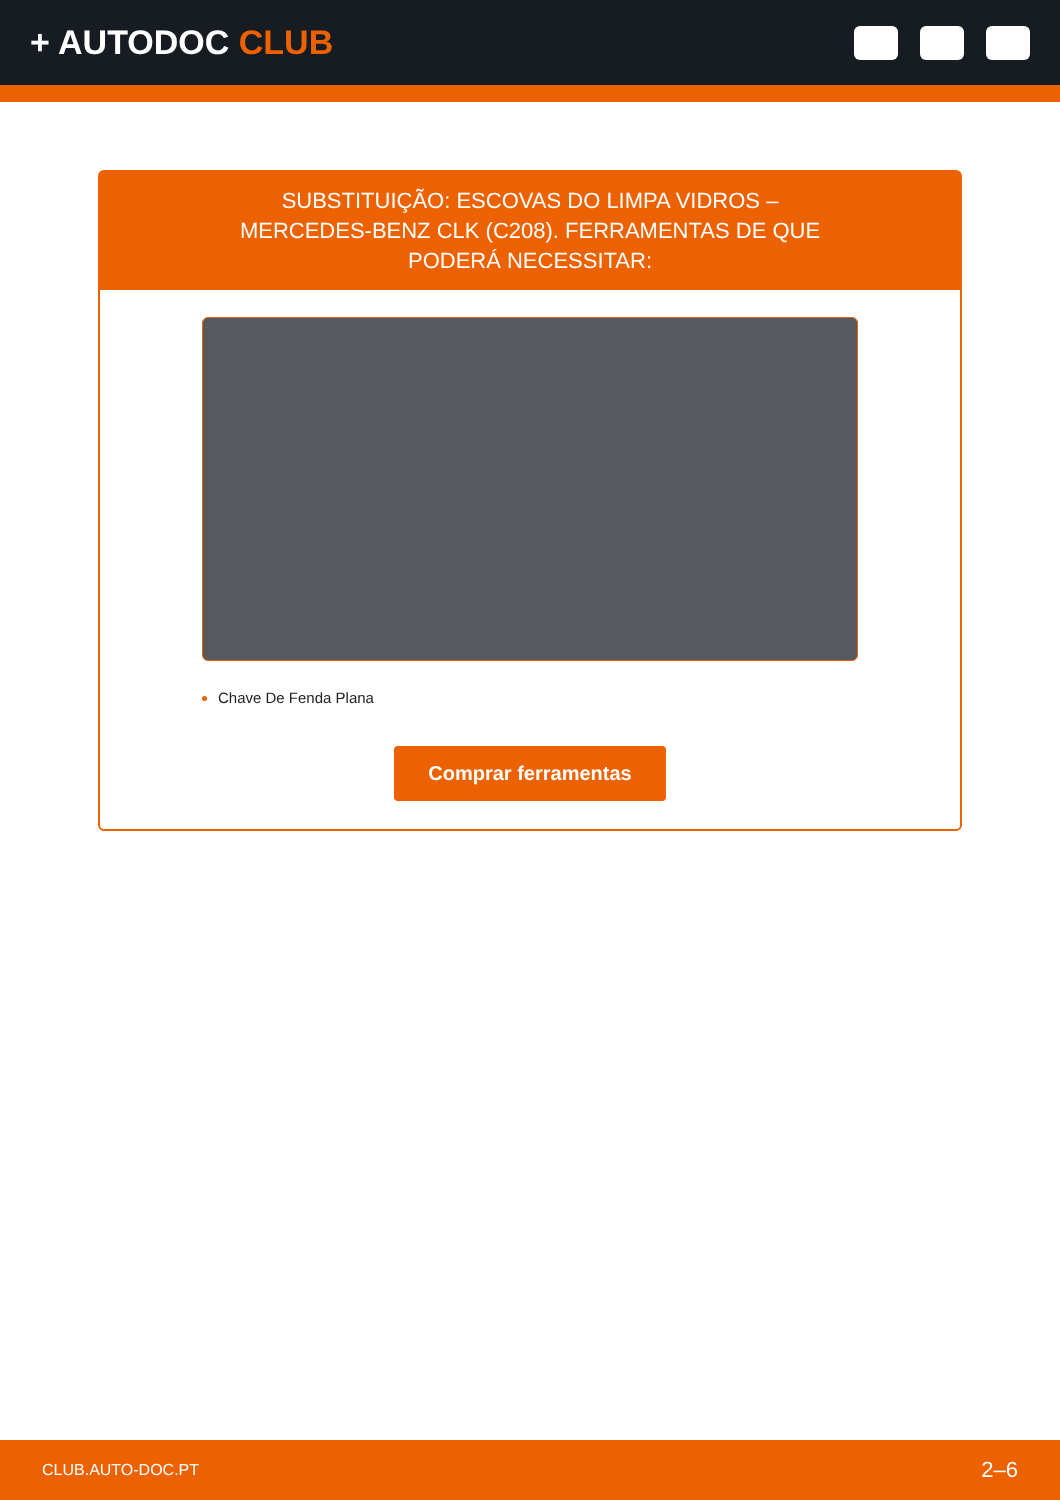+ AUTODOC CLUB
SUBSTITUIÇÃO: ESCOVAS DO LIMPA VIDROS – MERCEDES-BENZ CLK (C208). FERRAMENTAS DE QUE PODERÁ NECESSITAR:
Chave De Fenda Plana
Comprar ferramentas
CLUB.AUTO-DOC.PT 2–6